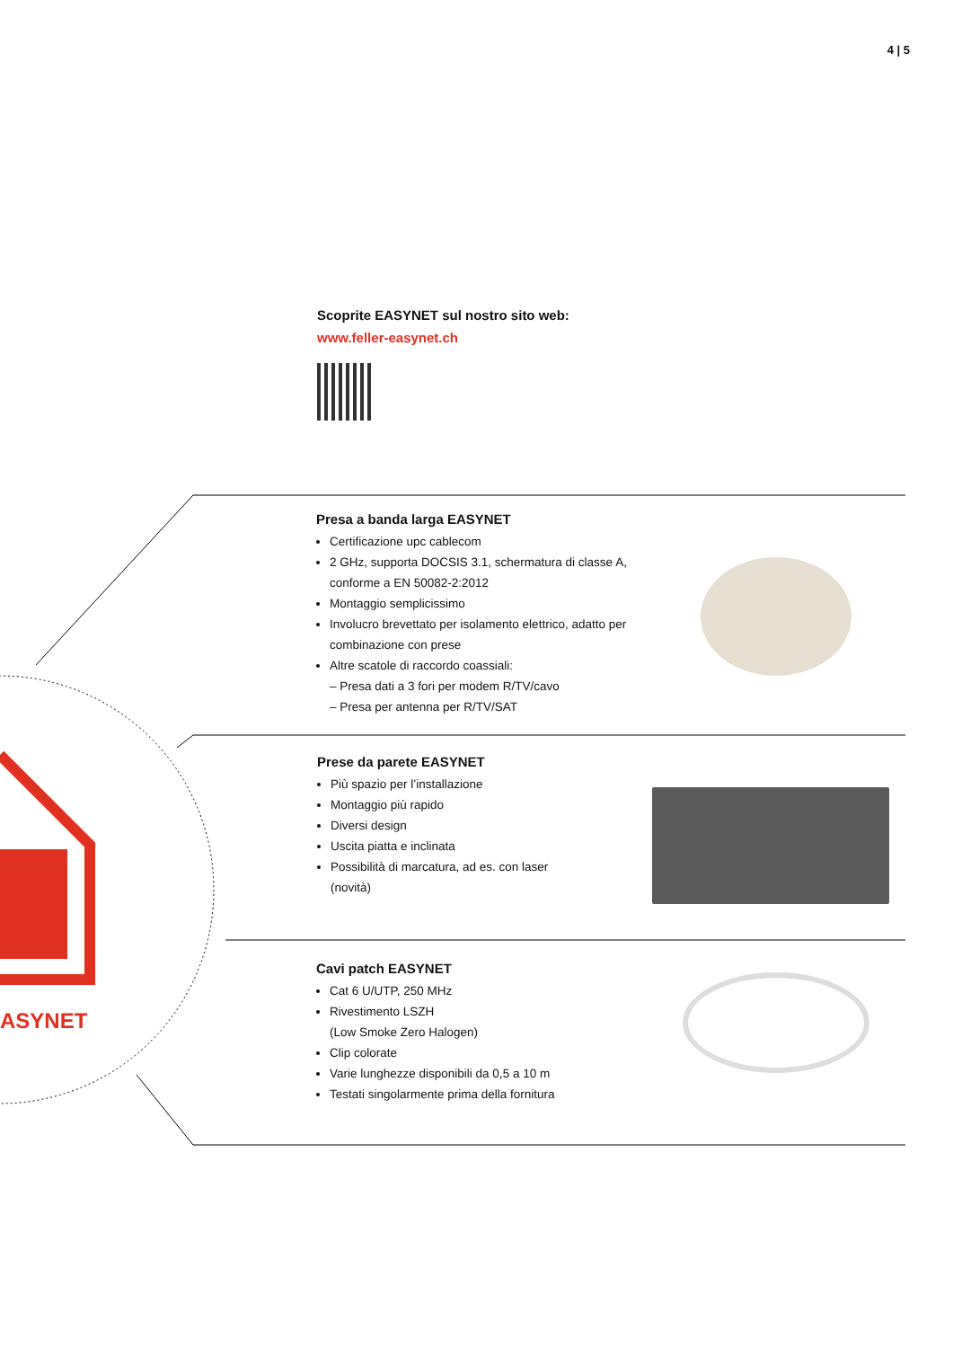4 | 5
Scoprite EASYNET sul nostro sito web:
www.feller-easynet.ch
Presa a banda larga EASYNET
Certificazione upc cablecom
2 GHz, supporta DOCSIS 3.1, schermatura di classe A, conforme a EN 50082-2:2012
Montaggio semplicissimo
Involucro brevettato per isolamento elettrico, adatto per combinazione con prese
Altre scatole di raccordo coassiali:
– Presa dati a 3 fori per modem R/TV/cavo
– Presa per antenna per R/TV/SAT
Prese da parete EASYNET
Più spazio per l’installazione
Montaggio più rapido
Diversi design
Uscita piatta e inclinata
Possibilità di marcatura, ad es. con laser (novità)
Cavi patch EASYNET
Cat 6 U/UTP, 250 MHz
Rivestimento LSZH
(Low Smoke Zero Halogen)
Clip colorate
Varie lunghezze disponibili da 0,5 a 10 m
Testati singolarmente prima della fornitura
ASYNET